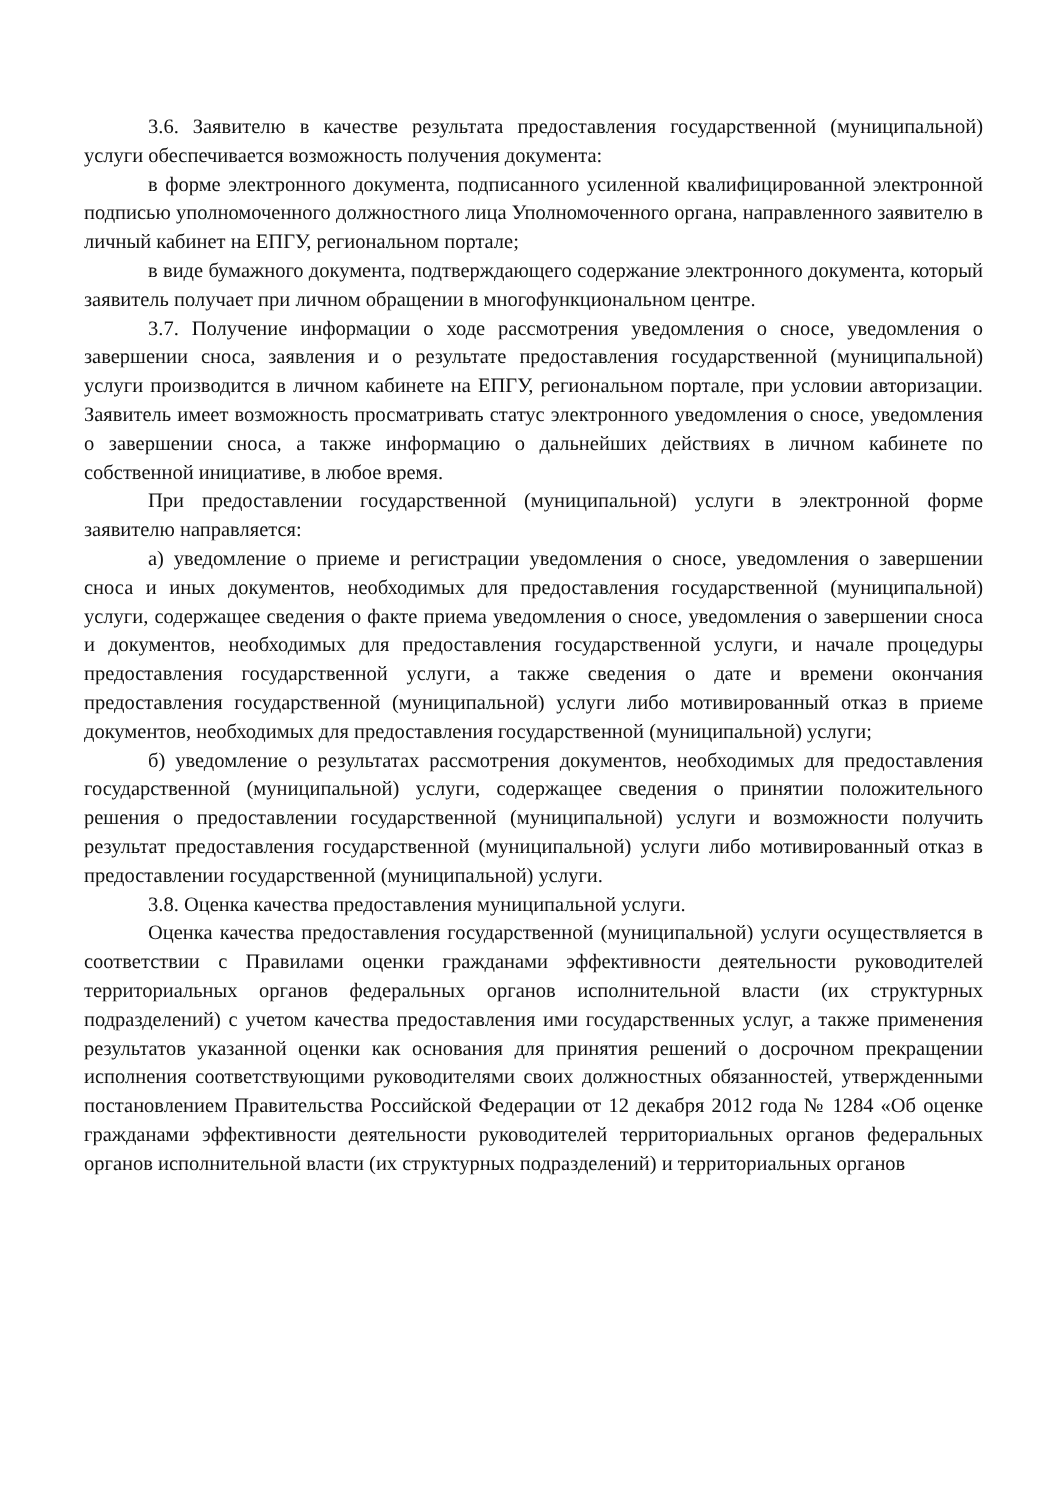3.6. Заявителю в качестве результата предоставления государственной (муниципальной) услуги обеспечивается возможность получения документа:
в форме электронного документа, подписанного усиленной квалифицированной электронной подписью уполномоченного должностного лица Уполномоченного органа, направленного заявителю в личный кабинет на ЕПГУ, региональном портале;
в виде бумажного документа, подтверждающего содержание электронного документа, который заявитель получает при личном обращении в многофункциональном центре.
3.7. Получение информации о ходе рассмотрения уведомления о сносе, уведомления о завершении сноса, заявления и о результате предоставления государственной (муниципальной) услуги производится в личном кабинете на ЕПГУ, региональном портале, при условии авторизации. Заявитель имеет возможность просматривать статус электронного уведомления о сносе, уведомления о завершении сноса, а также информацию о дальнейших действиях в личном кабинете по собственной инициативе, в любое время.
При предоставлении государственной (муниципальной) услуги в электронной форме заявителю направляется:
а) уведомление о приеме и регистрации уведомления о сносе, уведомления о завершении сноса и иных документов, необходимых для предоставления государственной (муниципальной) услуги, содержащее сведения о факте приема уведомления о сносе, уведомления о завершении сноса и документов, необходимых для предоставления государственной услуги, и начале процедуры предоставления государственной услуги, а также сведения о дате и времени окончания предоставления государственной (муниципальной) услуги либо мотивированный отказ в приеме документов, необходимых для предоставления государственной (муниципальной) услуги;
б) уведомление о результатах рассмотрения документов, необходимых для предоставления государственной (муниципальной) услуги, содержащее сведения о принятии положительного решения о предоставлении государственной (муниципальной) услуги и возможности получить результат предоставления государственной (муниципальной) услуги либо мотивированный отказ в предоставлении государственной (муниципальной) услуги.
3.8. Оценка качества предоставления муниципальной услуги.
Оценка качества предоставления государственной (муниципальной) услуги осуществляется в соответствии с Правилами оценки гражданами эффективности деятельности руководителей территориальных органов федеральных органов исполнительной власти (их структурных подразделений) с учетом качества предоставления ими государственных услуг, а также применения результатов указанной оценки как основания для принятия решений о досрочном прекращении исполнения соответствующими руководителями своих должностных обязанностей, утвержденными постановлением Правительства Российской Федерации от 12 декабря 2012 года № 1284 «Об оценке гражданами эффективности деятельности руководителей территориальных органов федеральных органов исполнительной власти (их структурных подразделений) и территориальных органов